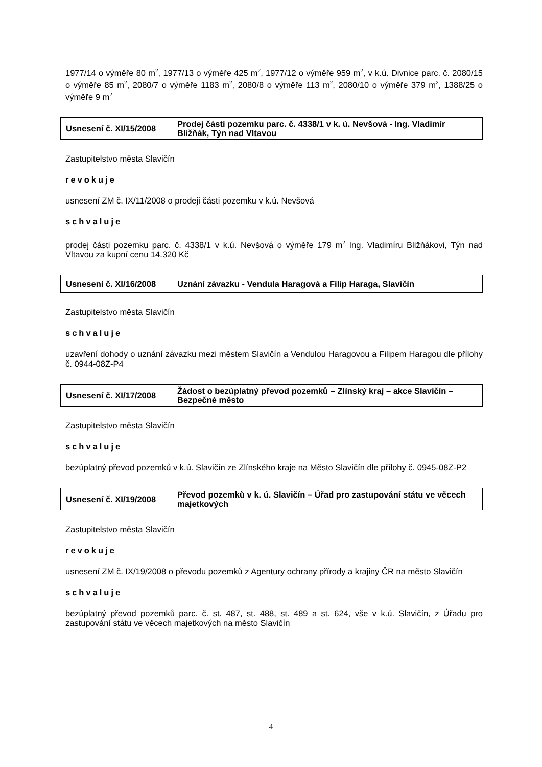1977/14 o výměře 80 m<sup>2</sup>, 1977/13 o výměře 425 m<sup>2</sup>, 1977/12 o výměře 959 m<sup>2</sup>, v k.ú. Divnice parc. č. 2080/15 o výměře 85 m<sup>2</sup>, 2080/7 o výměře 1183 m<sup>2</sup>, 2080/8 o výměře 113 m<sup>2</sup>, 2080/10 o výměře 379 m<sup>2</sup>, 1388/25 o výměře 9 m<sup>2</sup>
| Usnesení č. XI/15/2008 | Prodej části pozemku parc. č. 4338/1 v k. ú. Nevšová - Ing. Vladimír Bližňák, Týn nad Vltavou |
Zastupitelstvo města Slavičín
revokuje
usnesení ZM č. IX/11/2008 o prodeji části pozemku v k.ú. Nevšová
schvaluje
prodej části pozemku parc. č. 4338/1 v k.ú. Nevšová o výměře 179 m<sup>2</sup> Ing. Vladimíru Bližňákovi, Týn nad Vltavou za kupní cenu 14.320 Kč
| Usnesení č. XI/16/2008 | Uznání závazku - Vendula Haragová a Filip Haraga, Slavičín |
Zastupitelstvo města Slavičín
schvaluje
uzavření dohody o uznání závazku mezi městem Slavičín a Vendulou Haragovou a Filipem Haragou dle přílohy č. 0944-08Z-P4
| Usnesení č. XI/17/2008 | Žádost o bezúplatný převod pozemků – Zlínský kraj – akce Slavičín – Bezpečné město |
Zastupitelstvo města Slavičín
schvaluje
bezúplatný převod pozemků v k.ú. Slavičín ze Zlínského kraje na Město Slavičín dle přílohy č. 0945-08Z-P2
| Usnesení č. XI/19/2008 | Převod pozemků v k. ú. Slavičín – Úřad pro zastupování státu ve věcech majetkových |
Zastupitelstvo města Slavičín
revokuje
usnesení ZM č. IX/19/2008 o převodu pozemků z Agentury ochrany přírody a krajiny ČR na město Slavičín
schvaluje
bezúplatný převod pozemků parc. č. st. 487, st. 488, st. 489 a st. 624, vše v k.ú. Slavičín, z Úřadu pro zastupování státu ve věcech majetkových na město Slavičín
4